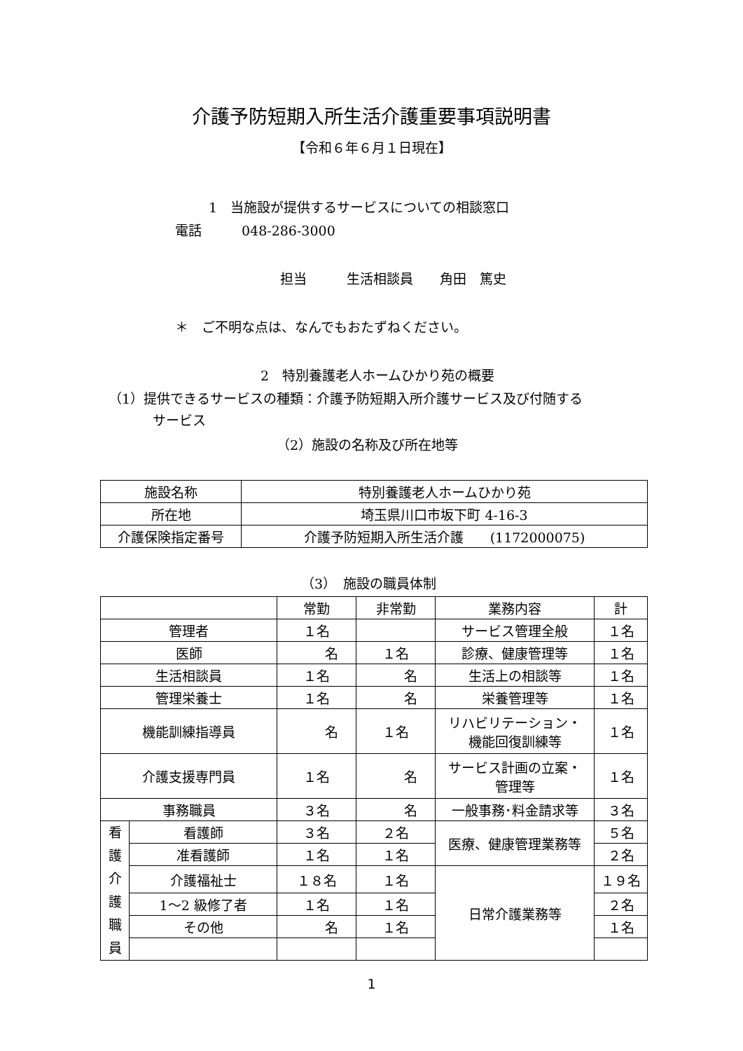介護予防短期入所生活介護重要事項説明書
【令和６年６月１日現在】
1　当施設が提供するサービスについての相談窓口
電話　　　048-286-3000
担当　　　生活相談員　　角田　篤史
＊　ご不明な点は、なんでもおたずねください。
2　特別養護老人ホームひかり苑の概要
（1）提供できるサービスの種類：介護予防短期入所介護サービス及び付随する
サービス
（2）施設の名称及び所在地等
| 施設名称 | 特別養護老人ホームひかり苑 |
| 所在地 | 埼玉県川口市坂下町 4-16-3 |
| 介護保険指定番号 | 介護予防短期入所生活介護 (1172000075) |
（3）　施設の職員体制
| | | 常勤 | 非常勤 | 業務内容 | 計 |
| 管理者 | | １名 | | サービス管理全般 | １名 |
| 医師 | | 名 | １名 | 診療、健康管理等 | １名 |
| 生活相談員 | | １名 | 名 | 生活上の相談等 | １名 |
| 管理栄養士 | | １名 | 名 | 栄養管理等 | １名 |
| 機能訓練指導員 | | 名 | １名 | リハビリテーション・ 機能回復訓練等 | １名 |
| 介護支援専門員 | | １名 | 名 | サービス計画の立案・ 管理等 | １名 |
| 事務職員 | | ３名 | 名 | 一般事務･料金請求等 | ３名 |
| 看 護 介 護 職 員 | 看護師 | ３名 | ２名 | 医療、健康管理業務等 | ５名 |
| | 准看護師 | １名 | １名 | | ２名 |
| | 介護福祉士 | １８名 | １名 | 日常介護業務等 | １９名 |
| | 1～2 級修了者 | １名 | １名 | | ２名 |
| | その他 | 名 | １名 | | １名 |
1